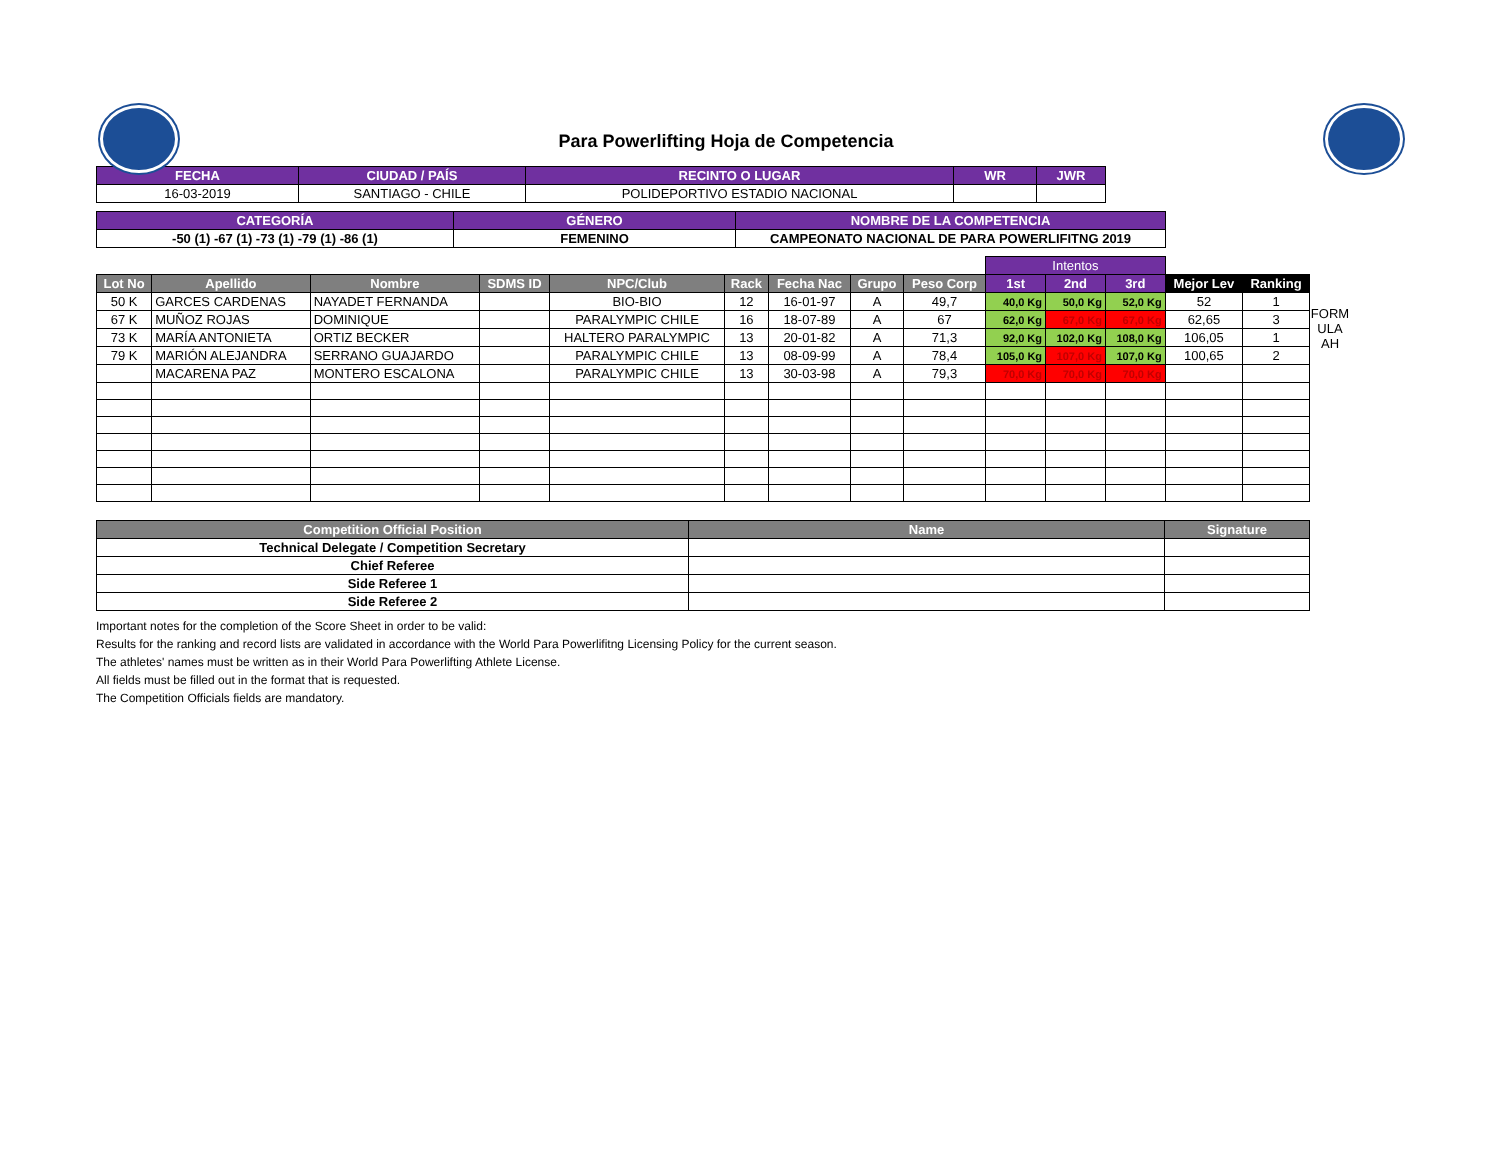Para Powerlifting Hoja de Competencia
| FECHA | CIUDAD / PAÍS | RECINTO O LUGAR | WR | JWR |
| --- | --- | --- | --- | --- |
| 16-03-2019 | SANTIAGO - CHILE | POLIDEPORTIVO ESTADIO NACIONAL | | |
| CATEGORÍA | GÉNERO | NOMBRE DE LA COMPETENCIA |
| --- | --- | --- |
| -50 (1) -67 (1) -73 (1) -79 (1) -86 (1) | FEMENINO | CAMPEONATO NACIONAL DE PARA POWERLIFITNG 2019 |
| | | | | | | | | | Intentos | | | | |
| Lot No | Apellido | Nombre | SDMS ID | NPC/Club | Rack | Fecha Nac | Grupo | Peso Corp | 1st | 2nd | 3rd | Mejor Lev | Ranking |
| 50 K | GARCES CARDENAS | NAYADET FERNANDA | | BIO-BIO | 12 | 16-01-97 | A | 49,7 | 40,0 Kg | 50,0 Kg | 52,0 Kg | 52 | 1 |
| 67 K | MUÑOZ ROJAS | DOMINIQUE | | PARALYMPIC CHILE | 16 | 18-07-89 | A | 67 | 62,0 Kg | 67,0 Kg | 67,0 Kg | 62,65 | 3 |
| 73 K | MARÍA ANTONIETA | ORTIZ BECKER | | HALTERO PARALYMPIC | 13 | 20-01-82 | A | 71,3 | 92,0 Kg | 102,0 Kg | 108,0 Kg | 106,05 | 1 |
| 79 K | MARIÓN ALEJANDRA | SERRANO GUAJARDO | | PARALYMPIC CHILE | 13 | 08-09-99 | A | 78,4 | 105,0 Kg | 107,0 Kg | 107,0 Kg | 100,65 | 2 |
| | MACARENA PAZ | MONTERO ESCALONA | | PARALYMPIC CHILE | 13 | 30-03-98 | A | 79,3 | 70,0 Kg | 70,0 Kg | 70,0 Kg | | |
FORM
ULA
AH
| Competition Official Position | Name | Signature |
| --- | --- | --- |
| Technical Delegate / Competition Secretary | | |
| Chief Referee | | |
| Side Referee 1 | | |
| Side Referee 2 | | |
Important notes for the completion of the Score Sheet in order to be valid:
Results for the ranking and record lists are validated in accordance with the World Para Powerlifitng Licensing Policy for the current season.
The athletes' names must be written as in their World Para Powerlifting Athlete License.
All fields must be filled out in the format that is requested.
The Competition Officials fields are mandatory.